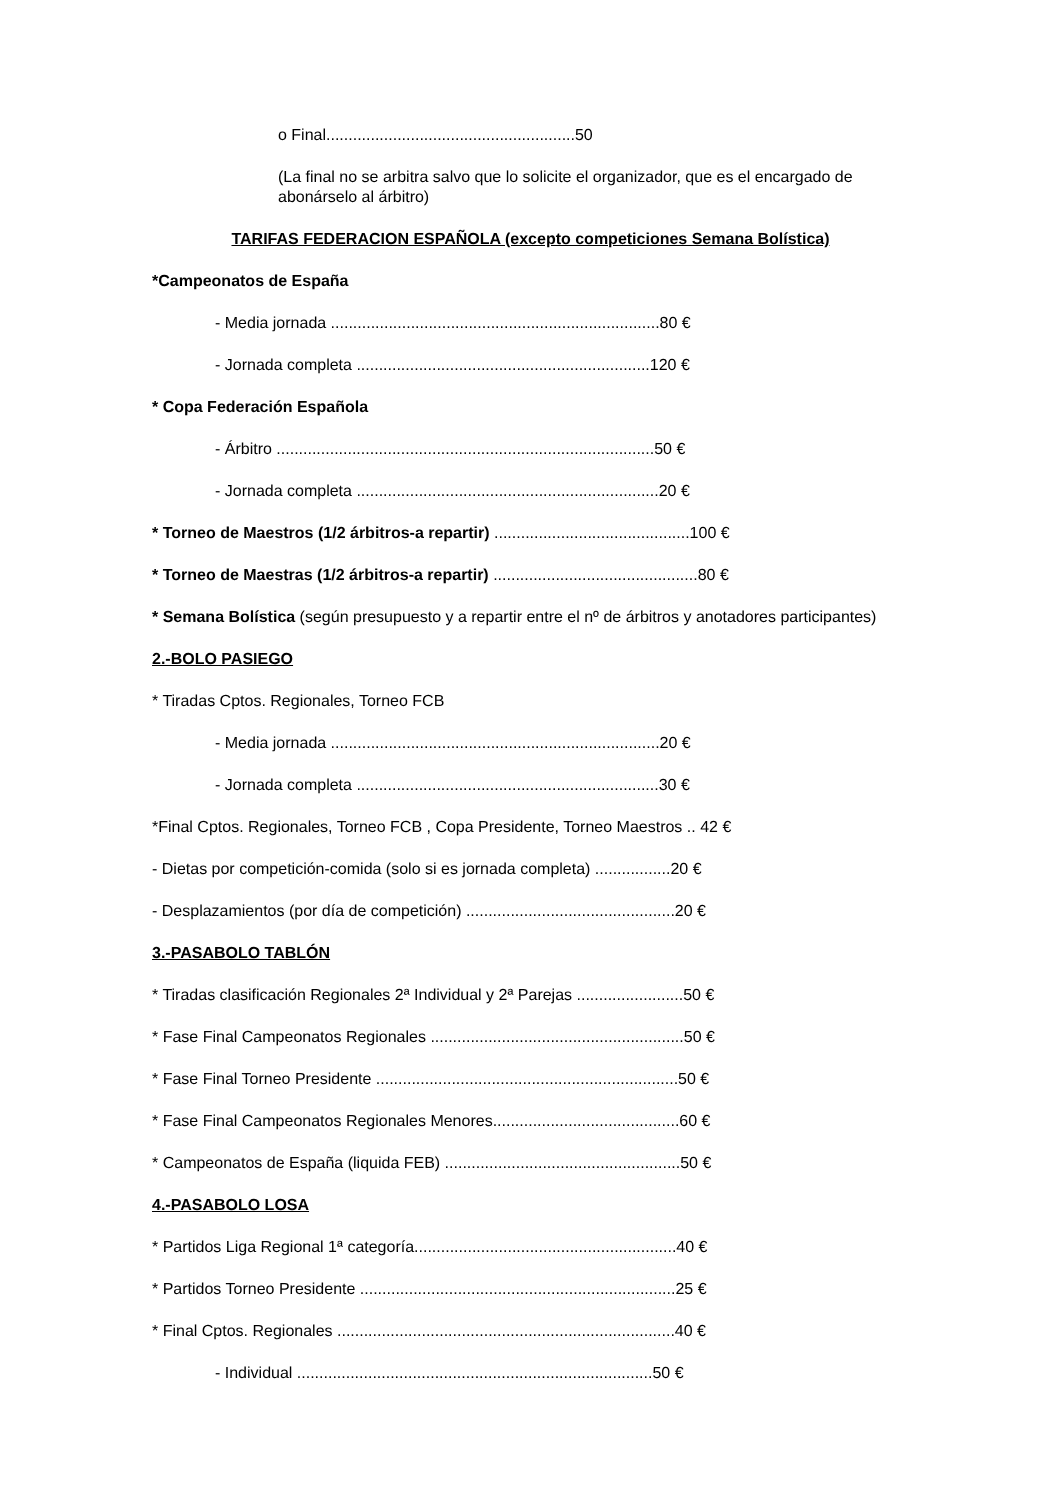o Final........................................................50
(La final no se arbitra salvo que lo solicite el organizador, que es el encargado de abonárselo al árbitro)
TARIFAS FEDERACION ESPAÑOLA (excepto competiciones Semana Bolística)
*Campeonatos de España
- Media jornada ..........................................................................80 €
- Jornada completa ..................................................................120 €
* Copa Federación Española
- Árbitro .....................................................................................50 €
- Jornada completa ....................................................................20 €
* Torneo de Maestros (1/2 árbitros-a repartir) ............................................100 €
* Torneo de Maestras (1/2 árbitros-a repartir) ..............................................80 €
* Semana Bolística (según presupuesto y a repartir entre el nº de árbitros y anotadores participantes)
2.-BOLO PASIEGO
* Tiradas Cptos. Regionales, Torneo FCB
- Media jornada ..........................................................................20 €
- Jornada completa ....................................................................30 €
*Final Cptos. Regionales, Torneo FCB , Copa Presidente, Torneo Maestros .. 42 €
- Dietas por competición-comida (solo si es jornada completa) .................20 €
- Desplazamientos (por día de competición) ...............................................20 €
3.-PASABOLO TABLÓN
* Tiradas clasificación Regionales 2ª Individual y 2ª Parejas ........................50 €
* Fase Final Campeonatos Regionales .........................................................50 €
* Fase Final Torneo Presidente ....................................................................50 €
* Fase Final Campeonatos Regionales Menores..........................................60 €
* Campeonatos de España (liquida FEB) .....................................................50 €
4.-PASABOLO LOSA
* Partidos Liga Regional 1ª categoría...........................................................40 €
* Partidos Torneo Presidente .......................................................................25 €
* Final Cptos. Regionales ............................................................................40 €
- Individual ................................................................................50 €